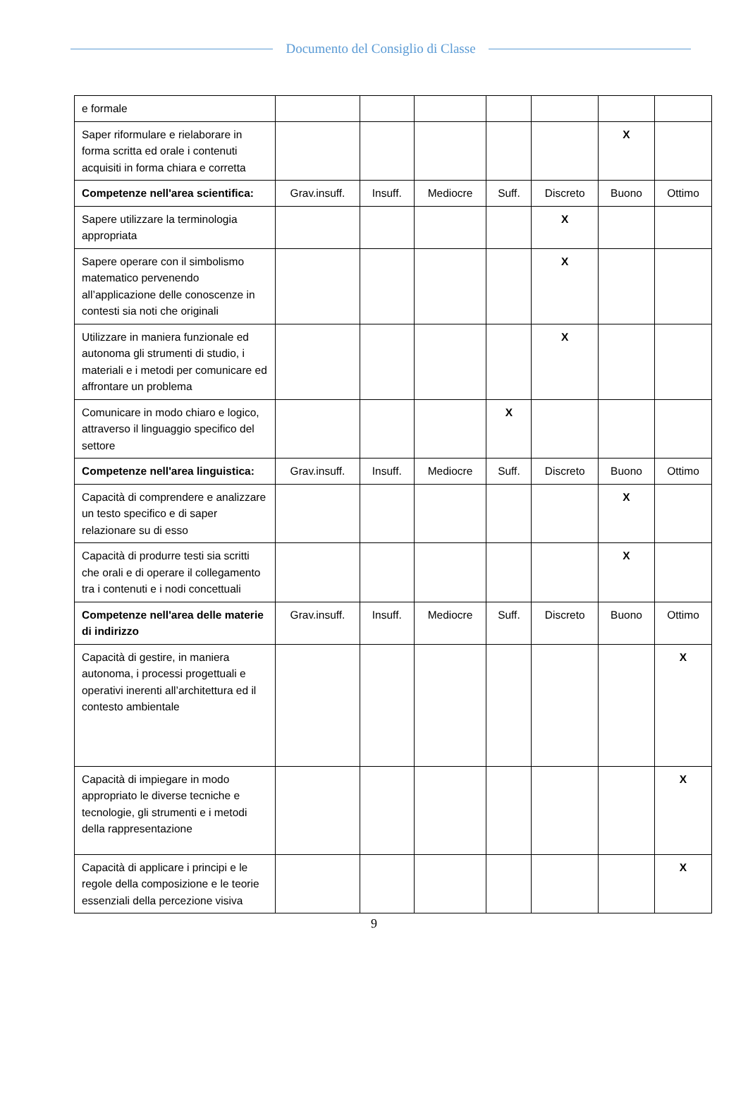Documento del Consiglio di Classe
| e formale | | | | | | | |
| Saper riformulare e rielaborare in forma scritta ed orale i contenuti acquisiti in forma chiara e corretta | | | | | | X | |
| Competenze nell'area scientifica: | Grav.insuff. | Insuff. | Mediocre | Suff. | Discreto | Buono | Ottimo |
| Sapere utilizzare la terminologia appropriata | | | | | X | | |
| Sapere operare con il simbolismo matematico pervenendo all’applicazione delle conoscenze in contesti sia noti che originali | | | | | X | | |
| Utilizzare in maniera funzionale ed autonoma gli strumenti di studio, i materiali e i metodi per comunicare ed affrontare un problema | | | | | X | | |
| Comunicare in modo chiaro e logico, attraverso il linguaggio specifico del settore | | | | X | | | |
| Competenze nell'area linguistica: | Grav.insuff. | Insuff. | Mediocre | Suff. | Discreto | Buono | Ottimo |
| Capacità di comprendere e analizzare un testo specifico e di saper relazionare su di esso | | | | | | X | |
| Capacità di produrre testi sia scritti che orali e di operare il collegamento tra i contenuti e i nodi concettuali | | | | | | X | |
| Competenze nell'area delle materie di indirizzo | Grav.insuff. | Insuff. | Mediocre | Suff. | Discreto | Buono | Ottimo |
| Capacità di gestire, in maniera autonoma, i processi progettuali e operativi inerenti all’architettura ed il contesto ambientale | | | | | | | X |
| Capacità di impiegare in modo appropriato le diverse tecniche e tecnologie, gli strumenti e i metodi della rappresentazione | | | | | | | X |
| Capacità di applicare i principi e le regole della composizione e le teorie essenziali della percezione visiva | | | | | | | X |
9